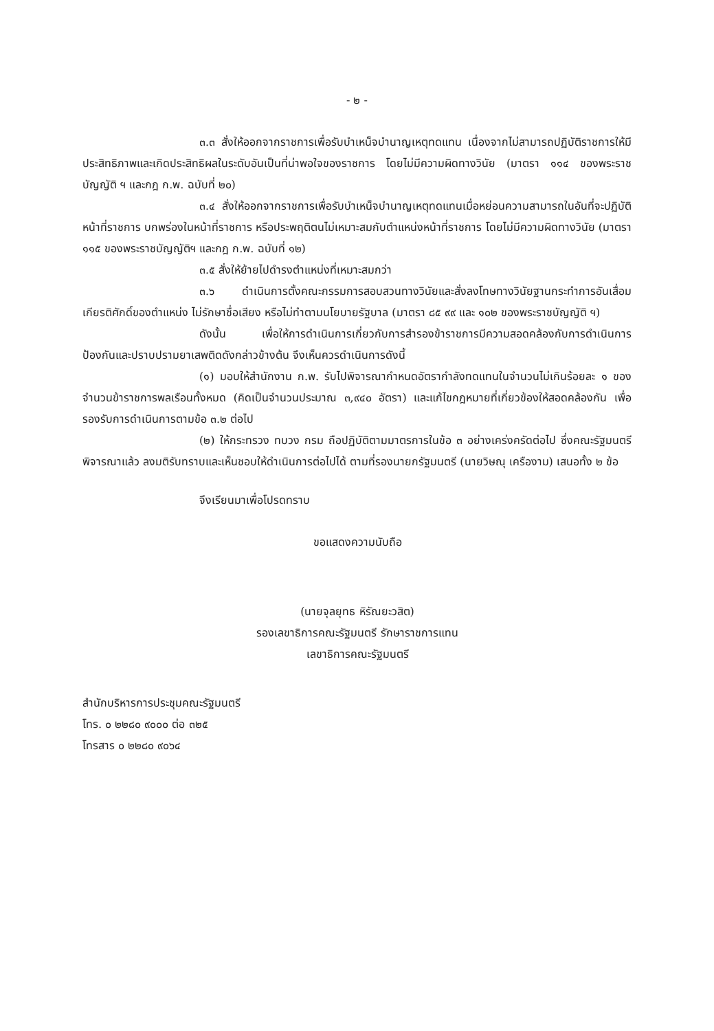- ๒ -
๓.๓ สั่งให้ออกจากราชการเพื่อรับบำเหน็จบำนาญเหตุทดแทน เนื่องจากไม่สามารถปฏิบัติราชการให้มีประสิทธิภาพและเกิดประสิทธิผลในระดับอันเป็นที่น่าพอใจของราชการ โดยไม่มีความผิดทางวินัย (มาตรา ๑๑๔ ของพระราชบัญญัติ ฯ และกฎ ก.พ. ฉบับที่ ๒๐)
๓.๔ สั่งให้ออกจากราชการเพื่อรับบำเหน็จบำนาญเหตุทดแทนเมื่อหย่อนความสามารถในอันที่จะปฏิบัติหน้าที่ราชการ บกพร่องในหน้าที่ราชการ หรือประพฤติตนไม่เหมาะสมกับตำแหน่งหน้าที่ราชการ โดยไม่มีความผิดทางวินัย (มาตรา ๑๑๕ ของพระราชบัญญัติฯ และกฎ ก.พ. ฉบับที่ ๑๒)
๓.๕ สั่งให้ย้ายไปดำรงตำแหน่งที่เหมาะสมกว่า
๓.๖ ดำเนินการตั้งคณะกรรมการสอบสวนทางวินัยและสั่งลงโทษทางวินัยฐานกระทำการอันเสื่อมเกียรติศักดิ์ของตำแหน่ง ไม่รักษาชื่อเสียง หรือไม่ทำตามนโยบายรัฐบาล (มาตรา ๘๕ ๙๙ และ ๑๐๒ ของพระราชบัญญัติ ฯ)
ดังนั้น เพื่อให้การดำเนินการเกี่ยวกับการสำรองข้าราชการมีความสอดคล้องกับการดำเนินการป้องกันและปราบปรามยาเสพติดดังกล่าวข้างต้น จึงเห็นควรดำเนินการดังนี้
(๑) มอบให้สำนักงาน ก.พ. รับไปพิจารณากำหนดอัตรากำลังทดแทนในจำนวนไม่เกินร้อยละ ๑ ของจำนวนข้าราชการพลเรือนทั้งหมด (คิดเป็นจำนวนประมาณ ๓,๙๔๐ อัตรา) และแก้ไขกฎหมายที่เกี่ยวข้องให้สอดคล้องกัน เพื่อรองรับการดำเนินการตามข้อ ๓.๒ ต่อไป
(๒) ให้กระทรวง ทบวง กรม ถือปฏิบัติตามมาตรการในข้อ ๓ อย่างเคร่งครัดต่อไป ซึ่งคณะรัฐมนตรีพิจารณาแล้ว ลงมติรับทราบและเห็นชอบให้ดำเนินการต่อไปได้ ตามที่รองนายกรัฐมนตรี (นายวิษณุ เครืองาม) เสนอทั้ง ๒ ข้อ
จึงเรียนมาเพื่อโปรดทราบ
ขอแสดงความนับถือ
(นายจุลยุทธ หิรัณยะวสิต)
รองเลขาธิการคณะรัฐมนตรี รักษาราชการแทน
เลขาธิการคณะรัฐมนตรี
สำนักบริหารการประชุมคณะรัฐมนตรี
โทร. ๐ ๒๒๘๐ ๙๐๐๐ ต่อ ๓๒๕
โทรสาร ๐ ๒๒๘๐ ๙๐๖๔